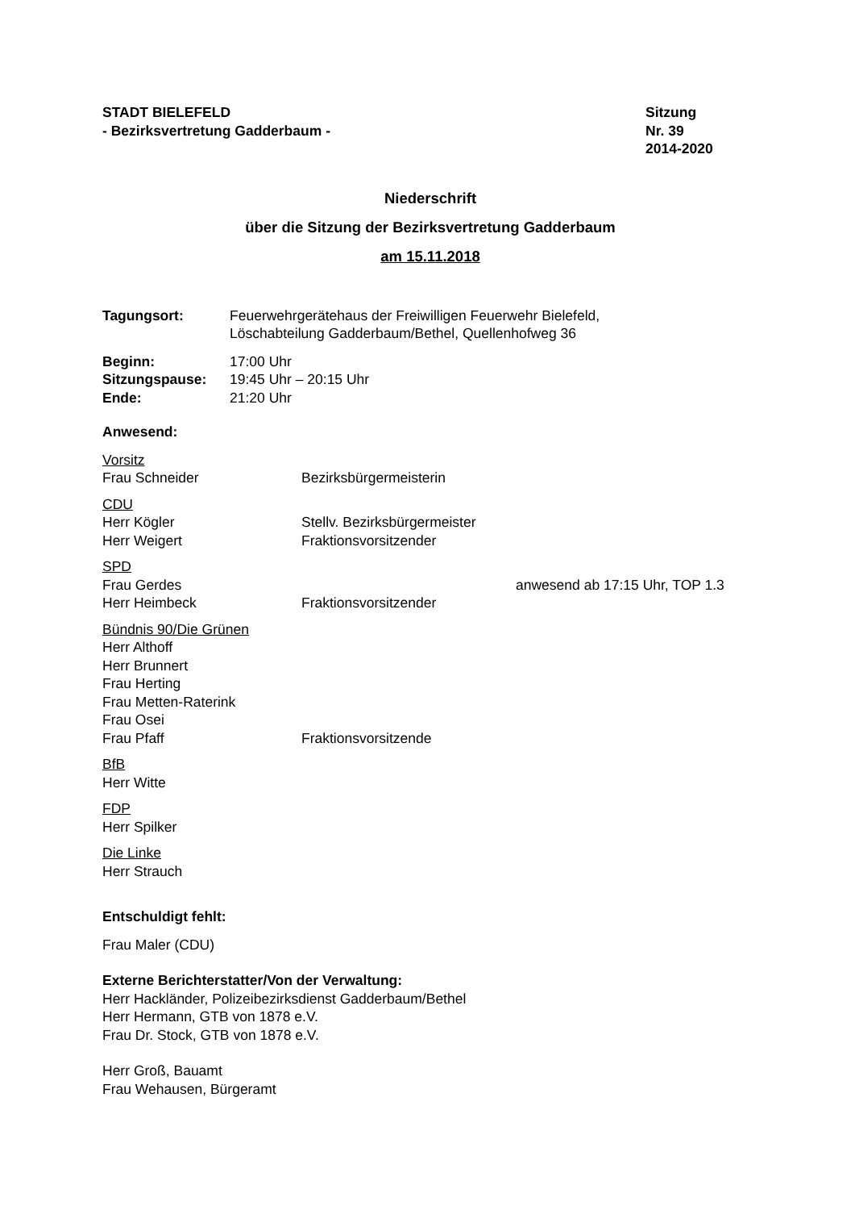STADT BIELEFELD
- Bezirksvertretung Gadderbaum -
Sitzung
Nr. 39
2014-2020
Niederschrift
über die Sitzung der Bezirksvertretung Gadderbaum
am 15.11.2018
| Tagungsort: | Feuerwehrgerätehaus der Freiwilligen Feuerwehr Bielefeld, Löschabteilung Gadderbaum/Bethel, Quellenhofweg 36 |
| Beginn: | 17:00 Uhr |
| Sitzungspause: | 19:45 Uhr – 20:15 Uhr |
| Ende: | 21:20 Uhr |
Anwesend:
Vorsitz
Frau Schneider Bezirksbürgermeisterin
CDU
Herr Kögler Stellv. Bezirksbürgermeister
Herr Weigert Fraktionsvorsitzender
SPD
Frau Gerdes anwesend ab 17:15 Uhr, TOP 1.3
Herr Heimbeck Fraktionsvorsitzender
Bündnis 90/Die Grünen
Herr Althoff
Herr Brunnert
Frau Herting
Frau Metten-Raterink
Frau Osei
Frau Pfaff Fraktionsvorsitzende
BfB
Herr Witte
FDP
Herr Spilker
Die Linke
Herr Strauch
Entschuldigt fehlt:
Frau Maler (CDU)
Externe Berichterstatter/Von der Verwaltung:
Herr Hackländer, Polizeibezirksdienst Gadderbaum/Bethel
Herr Hermann, GTB von 1878 e.V.
Frau Dr. Stock, GTB von 1878 e.V.
Herr Groß, Bauamt
Frau Wehausen, Bürgeramt